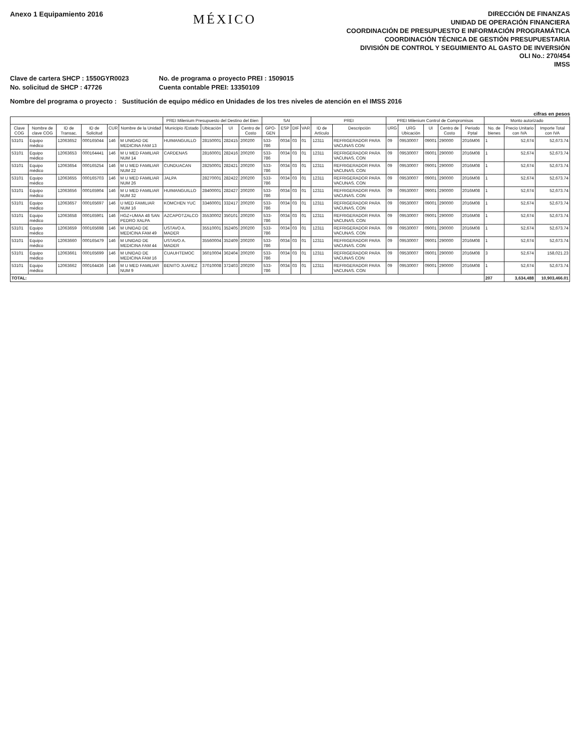Anexo 1 Equipamiento 2016
MÉXICO
DIRECCIÓN DE FINANZAS
UNIDAD DE OPERACIÓN FINANCIERA
COORDINACIÓN DE PRESUPUESTO E INFORMACIÓN PROGRAMÁTICA
COORDINACIÓN TÉCNICA DE GESTIÓN PRESUPUESTARIA
DIVISIÓN DE CONTROL Y SEGUIMIENTO AL GASTO DE INVERSIÓN
OLI No.: 270/454
IMSS
Clave de cartera SHCP : 1550GYR0023
No. solicitud de SHCP : 47726
No. de programa o proyecto PREI : 1509015
Cuenta contable PREI: 13350109
Nombre del programa o proyecto : Sustitución de equipo médico en Unidades de los tres niveles de atención en el IMSS 2016
cifras en pesos
| | | | | | | PREI Milenium Presupuesto del Destino del Bien | | | | SAI | | | | PREI | | PREI Milenium Control de Compromisos | | | | | Monto autorizado | | |
| --- | --- | --- | --- | --- | --- | --- | --- | --- | --- | --- | --- | --- | --- | --- | --- | --- | --- | --- | --- | --- | --- | --- | --- |
| Clave COG | Nombre de clave COG | ID de Transac. | ID de Solicitud | CUR | Nombre de la Unidad | Municipio /Estado | Ubicación | UI | Centro de Costo | GPO-GEN | ESP | DIF | VAR | ID de Artículo | Descripción | URG | URG Ubicación | UI | Centro de Costo | Periodo Pptal | No. de bienes | Precio Unitario con IVA | Importe Total con IVA |
| 53101 | Equipo médico | 12063652 | 000165044 | 146 | M UNIDAD DE MEDICINA FAM 13 | HUIMANGUILLO | 28150001 | 282415 | 200200 | 533-786 | 0034 | 03 | 01 | 12311 | REFRIGERADOR PARA VACUNAS CON | 09 | 09530007 | 09001 | 290000 | 2016M06 | 1 | 52,674 | 52,673.74 |
| 53101 | Equipo médico | 12063653 | 000164441 | 146 | M U MED FAMILIAR NUM 14 | CARDENAS | 28160001 | 282416 | 200200 | 533-786 | 0034 | 03 | 01 | 12311 | REFRIGERADOR PARA VACUNAS. CON | 09 | 09530007 | 09001 | 290000 | 2016M08 | 1 | 52,674 | 52,673.74 |
| 53101 | Equipo médico | 12063654 | 000165254 | 146 | M U MED FAMILIAR NUM 22 | CUNDUACAN | 28250001 | 282421 | 200200 | 533-786 | 0034 | 03 | 01 | 12311 | REFRIGERADOR PARA VACUNAS. CON | 09 | 09530007 | 09001 | 290000 | 2016M08 | 1 | 52,674 | 52,673.74 |
| 53101 | Equipo médico | 12063655 | 000165703 | 146 | M U MED FAMILIAR NUM 26 | JALPA | 28270001 | 282422 | 200200 | 533-786 | 0034 | 03 | 01 | 12311 | REFRIGERADOR PARA VACUNAS. CON | 09 | 09530007 | 09001 | 290000 | 2016M08 | 1 | 52,674 | 52,673.74 |
| 53101 | Equipo médico | 12063656 | 000165904 | 146 | M U MED FAMILIAR NUM 32 | HUIMANGUILLO | 28400001 | 282427 | 200200 | 533-786 | 0034 | 03 | 01 | 12311 | REFRIGERADOR PARA VACUNAS. CON | 09 | 09530007 | 09001 | 290000 | 2016M08 | 1 | 52,674 | 52,673.74 |
| 53101 | Equipo médico | 12063657 | 000165697 | 146 | U MED FAMILIAR NUM 16 | KOMCHEN YUC | 33460001 | 332417 | 200200 | 533-786 | 0034 | 03 | 01 | 12311 | REFRIGERADOR PARA VACUNAS. CON | 09 | 09530007 | 09001 | 290000 | 2016M08 | 1 | 52,674 | 52,673.74 |
| 53101 | Equipo médico | 12063658 | 000165901 | 146 | HGZ+UMAA 48 SAN PEDRO XALPA | AZCAPOTZALCO | 35530002 | 350101 | 200200 | 533-786 | 0034 | 03 | 01 | 12311 | REFRIGERADOR PARA VACUNAS. CON | 09 | 09530007 | 09001 | 290000 | 2016M08 | 1 | 52,674 | 52,673.74 |
| 53101 | Equipo médico | 12063659 | 000165698 | 146 | M UNIDAD DE MEDICINA FAM 49 | USTAVO A. MADER | 35510001 | 352405 | 200200 | 533-786 | 0034 | 03 | 01 | 12311 | REFRIGERADOR PARA VACUNAS. CON | 09 | 09530007 | 09001 | 290000 | 2016M08 | 1 | 52,674 | 52,673.74 |
| 53101 | Equipo médico | 12063660 | 000165479 | 146 | M UNIDAD DE MEDICINA FAM 44 | USTAVO A. MADER | 35560004 | 352409 | 200200 | 533-786 | 0034 | 03 | 01 | 12311 | REFRIGERADOR PARA VACUNAS. CON | 09 | 09530007 | 09001 | 290000 | 2016M08 | 1 | 52,674 | 52,673.74 |
| 53101 | Equipo médico | 12063661 | 000165699 | 146 | M UNIDAD DE MEDICINA FAM 16 | CUAUHTEMOC | 36010004 | 362404 | 200200 | 533-786 | 0034 | 03 | 01 | 12311 | REFRIGERADOR PARA VACUNAS CON | 09 | 09530007 | 09001 | 290000 | 2016M08 | 3 | 52,674 | 158,021.23 |
| 53101 | Equipo médico | 12063662 | 000164436 | 146 | M U MED FAMILIAR NUM 9 | BENITO JUAREZ | 37010008 | 372403 | 200200 | 533-786 | 0034 | 03 | 01 | 12311 | REFRIGERADOR PARA VACUNAS. CON | 09 | 09530007 | 09001 | 290000 | 2016M08 | 1 | 52,674 | 52,673.74 |
| TOTAL: | | | | | | | | | | | | | | | | | | | | | 207 | 3,634,488 | 10,903,466.01 |